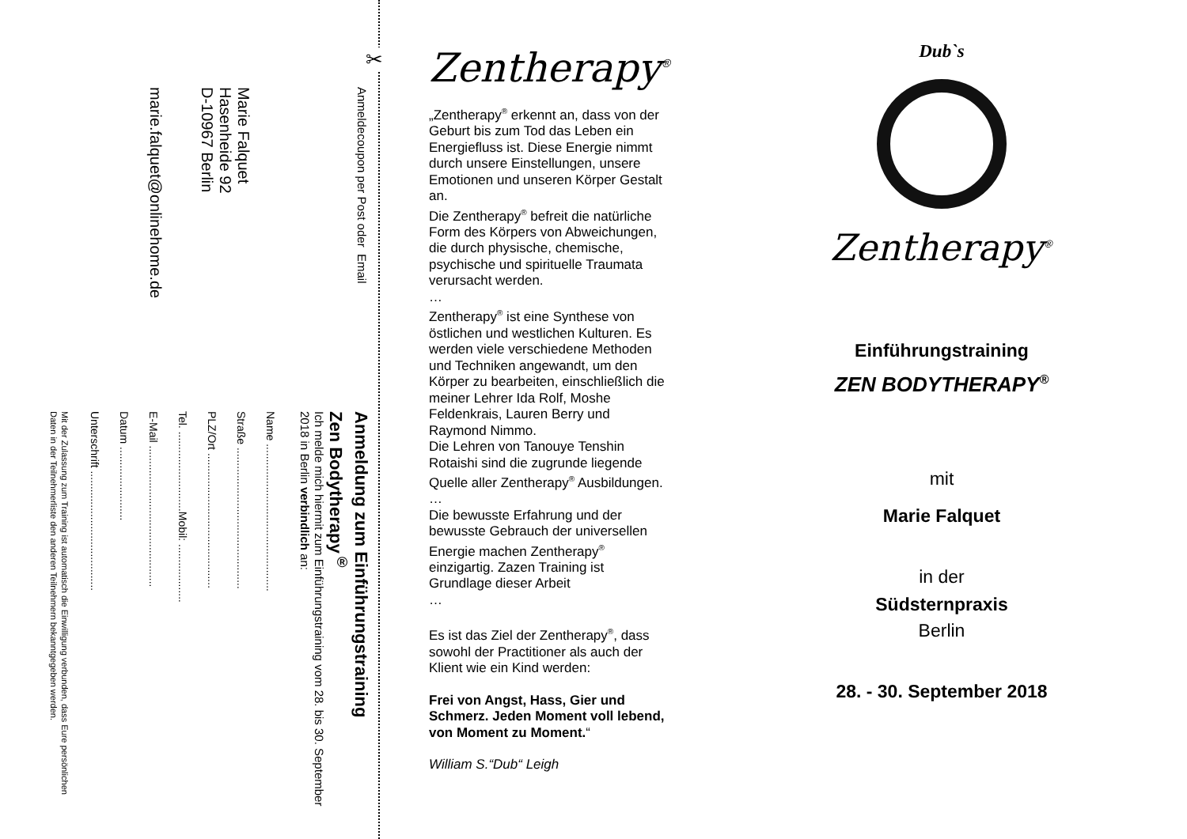✂
Anmeldecoupon per Post oder Email
Marie Falquet
Hasenheide 92
D-10967 Berlin
marie.falquet@onlinehome.de
Anmeldung zum Einführungstraining
Zen Bodytherapy<sup>®</sup>
Ich melde mich hiermit zum Einführungstraining vom 28. bis 30. September 2018 in Berlin verbindlich an:
Name ................................................
Straße ..............................................
PLZ/Ort ............................................
Tel. ..........................Mobil: ...................
E-Mail ..............................................
Datum ........................
Unterschrift .......................................
Mit der Zulassung zum Training ist automatisch die Einwilligung verbunden, dass Eure persönlichen Daten in der Teilnehmerliste den anderen Teilnehmern bekanntgegeben werden.
Zentherapy<sup>®</sup>
„Zentherapy<sup>®</sup> erkennt an, dass von der Geburt bis zum Tod das Leben ein Energiefluss ist. Diese Energie nimmt durch unsere Einstellungen, unsere Emotionen und unseren Körper Gestalt an.
Die Zentherapy<sup>®</sup> befreit die natürliche Form des Körpers von Abweichungen, die durch physische, chemische, psychische und spirituelle Traumata verursacht werden.
…
Zentherapy<sup>®</sup> ist eine Synthese von östlichen und westlichen Kulturen. Es werden viele verschiedene Methoden und Techniken angewandt, um den Körper zu bearbeiten, einschließlich die meiner Lehrer Ida Rolf, Moshe Feldenkrais, Lauren Berry und Raymond Nimmo.
Die Lehren von Tanouye Tenshin Rotaishi sind die zugrunde liegende Quelle aller Zentherapy<sup>®</sup> Ausbildungen.
…
Die bewusste Erfahrung und der bewusste Gebrauch der universellen Energie machen Zentherapy<sup>®</sup> einzigartig. Zazen Training ist Grundlage dieser Arbeit
…
Es ist das Ziel der Zentherapy<sup>®</sup>, dass sowohl der Practitioner als auch der Klient wie ein Kind werden:
Frei von Angst, Hass, Gier und Schmerz. Jeden Moment voll lebend, von Moment zu Moment.“
William S.“Dub“ Leigh
Dub`s
Zentherapy<sup>®</sup>
Einführungstraining
ZEN BODYTHERAPY<sup>®</sup>
mit
Marie Falquet
in der
Südsternpraxis
Berlin
28. - 30. September 2018